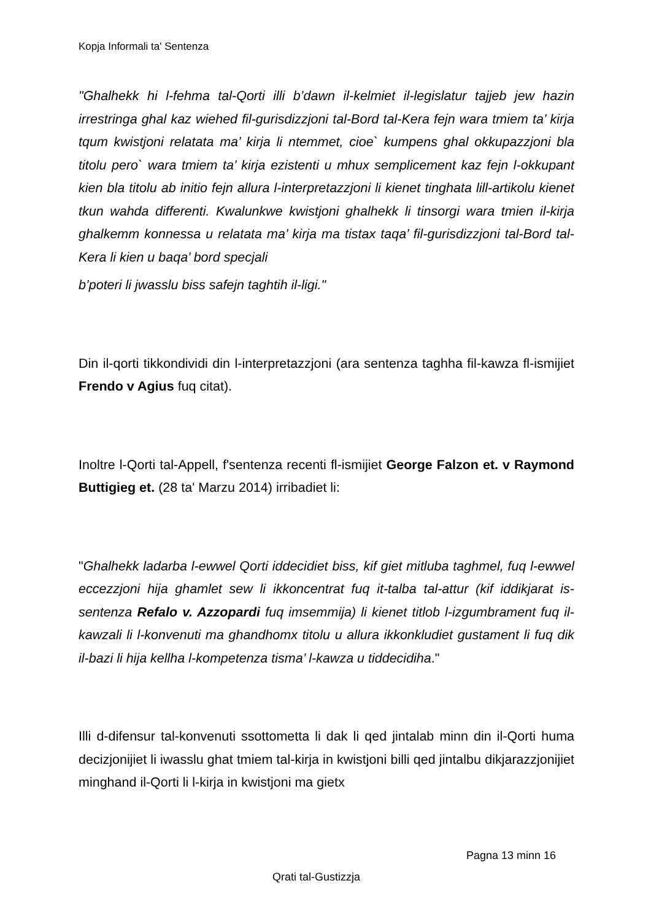Kopja Informali ta' Sentenza
"Ghalhekk hi l-fehma tal-Qorti illi b’dawn il-kelmiet il-legislatur tajjeb jew hazin irrestringa ghal kaz wiehed fil-gurisdizzjoni tal-Bord tal-Kera fejn wara tmiem ta’ kirja tqum kwistjoni relatata ma’ kirja li ntemmet, cioe` kumpens ghal okkupazzjoni bla titolu pero` wara tmiem ta’ kirja ezistenti u mhux semplicement kaz fejn l-okkupant kien bla titolu ab initio fejn allura l-interpretazzjoni li kienet tinghata lill-artikolu kienet tkun wahda differenti. Kwalunkwe kwistjoni ghalhekk li tinsorgi wara tmien il-kirja ghalkemm konnessa u relatata ma’ kirja ma tistax taqa’ fil-gurisdizzjoni tal-Bord tal-Kera li kien u baqa’ bord specjali
b’poteri li jwasslu biss safejn taghtih il-ligi."
Din il-qorti tikkondividi din l-interpretazzjoni (ara sentenza taghha fil-kawza fl-ismijiet Frendo v Agius fuq citat).
Inoltre l-Qorti tal-Appell, f'sentenza recenti fl-ismijiet George Falzon et. v Raymond Buttigieg et. (28 ta' Marzu 2014) irribadiet li:
"Ghalhekk ladarba l-ewwel Qorti iddecidiet biss, kif giet mitluba taghmel, fuq l-ewwel eccezzjoni hija ghamlet sew li ikkoncentrat fuq it-talba tal-attur (kif iddikjarat is-sentenza Refalo v. Azzopardi fuq imsemmija) li kienet titlob l-izgumbrament fuq il-kawzali li l-konvenuti ma ghandhomx titolu u allura ikkonkludiet gustament li fuq dik il-bazi li hija kellha l-kompetenza tisma’ l-kawza u tiddecidiha."
Illi d-difensur tal-konvenuti ssottometta li dak li qed jintalab minn din il-Qorti huma decizjonijiet li iwasslu ghat tmiem tal-kirja in kwistjoni billi qed jintalbu dikjarazzjonijiet minghand il-Qorti li l-kirja in kwistjoni ma gietx
Pagna 13 minn 16
Qrati tal-Gustizzja